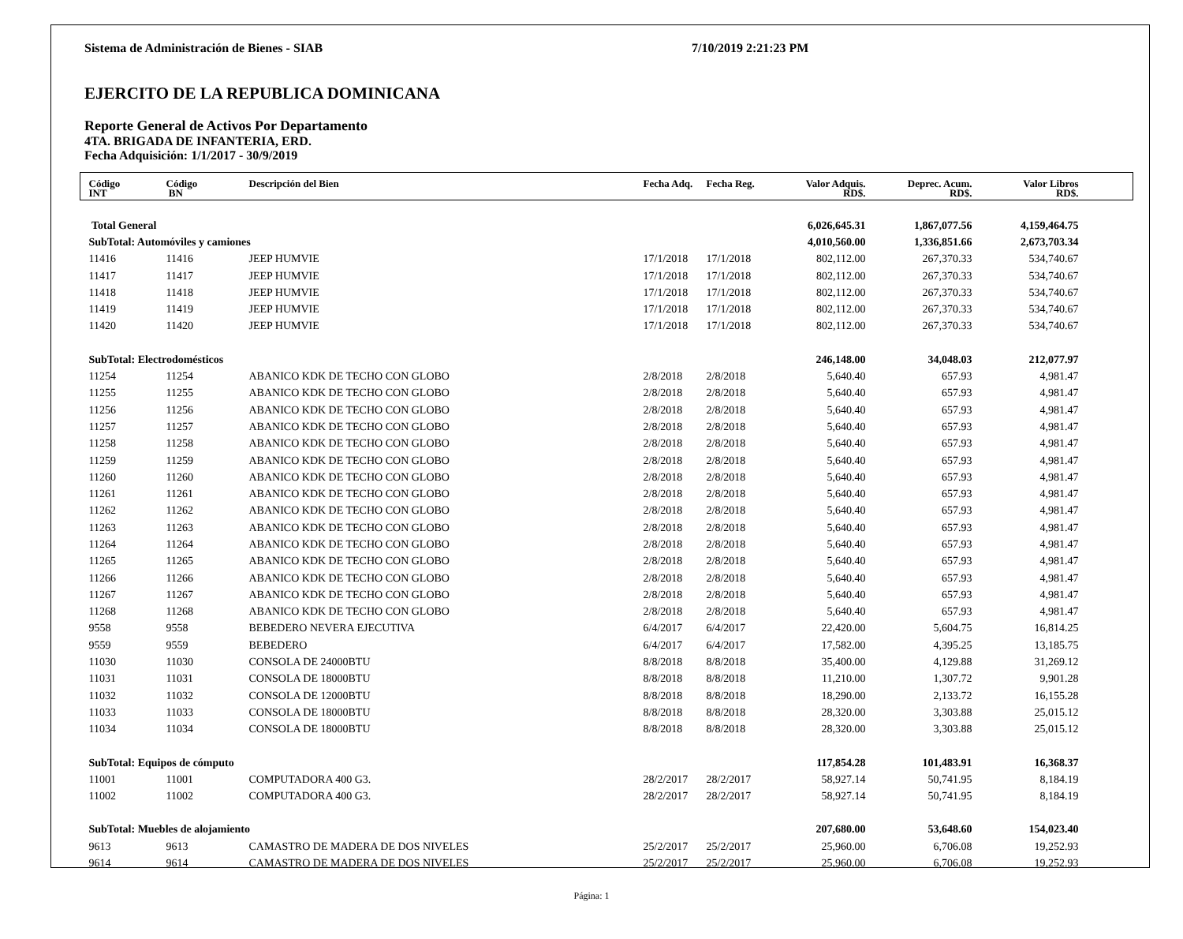Sistema de Administración de Bienes - SIAB 7/10/2019 2:21:23 PM
EJERCITO DE LA REPUBLICA DOMINICANA
Reporte General de Activos Por Departamento
4TA. BRIGADA DE INFANTERIA, ERD.
Fecha Adquisición: 1/1/2017 - 30/9/2019
| Código INT | Código BN | Descripción del Bien | Fecha Adq. | Fecha Reg. | Valor Adquis. RD$. | Deprec. Acum. RD$. | Valor Libros RD$. | |
| --- | --- | --- | --- | --- | --- | --- | --- | --- |
| Total General | | | | | 6,026,645.31 | 1,867,077.56 | 4,159,464.75 | |
| SubTotal: Automóviles y camiones | | | | | 4,010,560.00 | 1,336,851.66 | 2,673,703.34 | |
| 11416 | 11416 | JEEP HUMVIE | 17/1/2018 | 17/1/2018 | 802,112.00 | 267,370.33 | 534,740.67 | |
| 11417 | 11417 | JEEP HUMVIE | 17/1/2018 | 17/1/2018 | 802,112.00 | 267,370.33 | 534,740.67 | |
| 11418 | 11418 | JEEP HUMVIE | 17/1/2018 | 17/1/2018 | 802,112.00 | 267,370.33 | 534,740.67 | |
| 11419 | 11419 | JEEP HUMVIE | 17/1/2018 | 17/1/2018 | 802,112.00 | 267,370.33 | 534,740.67 | |
| 11420 | 11420 | JEEP HUMVIE | 17/1/2018 | 17/1/2018 | 802,112.00 | 267,370.33 | 534,740.67 | |
| SubTotal: Electrodomésticos | | | | | 246,148.00 | 34,048.03 | 212,077.97 | |
| 11254 | 11254 | ABANICO KDK DE TECHO CON GLOBO | 2/8/2018 | 2/8/2018 | 5,640.40 | 657.93 | 4,981.47 | |
| 11255 | 11255 | ABANICO KDK DE TECHO CON GLOBO | 2/8/2018 | 2/8/2018 | 5,640.40 | 657.93 | 4,981.47 | |
| 11256 | 11256 | ABANICO KDK DE TECHO CON GLOBO | 2/8/2018 | 2/8/2018 | 5,640.40 | 657.93 | 4,981.47 | |
| 11257 | 11257 | ABANICO KDK DE TECHO CON GLOBO | 2/8/2018 | 2/8/2018 | 5,640.40 | 657.93 | 4,981.47 | |
| 11258 | 11258 | ABANICO KDK DE TECHO CON GLOBO | 2/8/2018 | 2/8/2018 | 5,640.40 | 657.93 | 4,981.47 | |
| 11259 | 11259 | ABANICO KDK DE TECHO CON GLOBO | 2/8/2018 | 2/8/2018 | 5,640.40 | 657.93 | 4,981.47 | |
| 11260 | 11260 | ABANICO KDK DE TECHO CON GLOBO | 2/8/2018 | 2/8/2018 | 5,640.40 | 657.93 | 4,981.47 | |
| 11261 | 11261 | ABANICO KDK DE TECHO CON GLOBO | 2/8/2018 | 2/8/2018 | 5,640.40 | 657.93 | 4,981.47 | |
| 11262 | 11262 | ABANICO KDK DE TECHO CON GLOBO | 2/8/2018 | 2/8/2018 | 5,640.40 | 657.93 | 4,981.47 | |
| 11263 | 11263 | ABANICO KDK DE TECHO CON GLOBO | 2/8/2018 | 2/8/2018 | 5,640.40 | 657.93 | 4,981.47 | |
| 11264 | 11264 | ABANICO KDK DE TECHO CON GLOBO | 2/8/2018 | 2/8/2018 | 5,640.40 | 657.93 | 4,981.47 | |
| 11265 | 11265 | ABANICO KDK DE TECHO CON GLOBO | 2/8/2018 | 2/8/2018 | 5,640.40 | 657.93 | 4,981.47 | |
| 11266 | 11266 | ABANICO KDK DE TECHO CON GLOBO | 2/8/2018 | 2/8/2018 | 5,640.40 | 657.93 | 4,981.47 | |
| 11267 | 11267 | ABANICO KDK DE TECHO CON GLOBO | 2/8/2018 | 2/8/2018 | 5,640.40 | 657.93 | 4,981.47 | |
| 11268 | 11268 | ABANICO KDK DE TECHO CON GLOBO | 2/8/2018 | 2/8/2018 | 5,640.40 | 657.93 | 4,981.47 | |
| 9558 | 9558 | BEBEDERO NEVERA EJECUTIVA | 6/4/2017 | 6/4/2017 | 22,420.00 | 5,604.75 | 16,814.25 | |
| 9559 | 9559 | BEBEDERO | 6/4/2017 | 6/4/2017 | 17,582.00 | 4,395.25 | 13,185.75 | |
| 11030 | 11030 | CONSOLA DE 24000BTU | 8/8/2018 | 8/8/2018 | 35,400.00 | 4,129.88 | 31,269.12 | |
| 11031 | 11031 | CONSOLA DE 18000BTU | 8/8/2018 | 8/8/2018 | 11,210.00 | 1,307.72 | 9,901.28 | |
| 11032 | 11032 | CONSOLA DE 12000BTU | 8/8/2018 | 8/8/2018 | 18,290.00 | 2,133.72 | 16,155.28 | |
| 11033 | 11033 | CONSOLA DE 18000BTU | 8/8/2018 | 8/8/2018 | 28,320.00 | 3,303.88 | 25,015.12 | |
| 11034 | 11034 | CONSOLA DE 18000BTU | 8/8/2018 | 8/8/2018 | 28,320.00 | 3,303.88 | 25,015.12 | |
| SubTotal: Equipos de cómputo | | | | | 117,854.28 | 101,483.91 | 16,368.37 | |
| 11001 | 11001 | COMPUTADORA 400 G3. | 28/2/2017 | 28/2/2017 | 58,927.14 | 50,741.95 | 8,184.19 | |
| 11002 | 11002 | COMPUTADORA 400 G3. | 28/2/2017 | 28/2/2017 | 58,927.14 | 50,741.95 | 8,184.19 | |
| SubTotal: Muebles de alojamiento | | | | | 207,680.00 | 53,648.60 | 154,023.40 | |
| 9613 | 9613 | CAMASTRO DE MADERA DE DOS NIVELES | 25/2/2017 | 25/2/2017 | 25,960.00 | 6,706.08 | 19,252.93 | |
| 9614 | 9614 | CAMASTRO DE MADERA DE DOS NIVELES | 25/2/2017 | 25/2/2017 | 25,960.00 | 6,706.08 | 19,252.93 | |
Página: 1